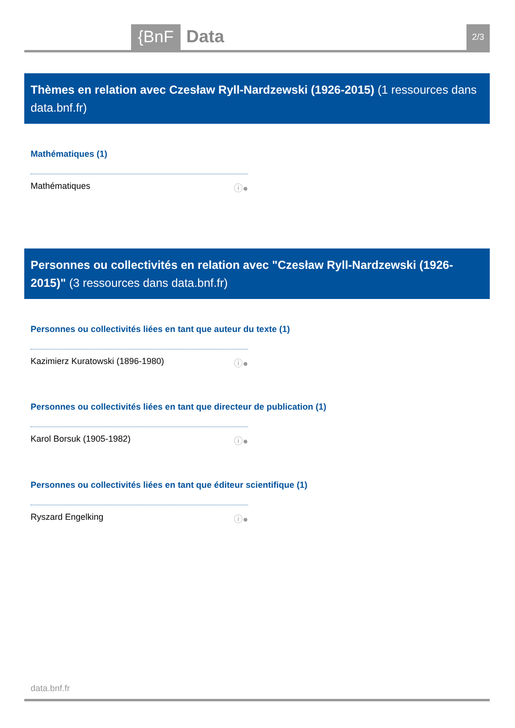{BnF Data 2/3
Thèmes en relation avec Czesław Ryll-Nardzewski (1926-2015) (1 ressources dans data.bnf.fr)
Mathématiques (1)
Mathématiques ⓘ●
Personnes ou collectivités en relation avec "Czesław Ryll-Nardzewski (1926-2015)" (3 ressources dans data.bnf.fr)
Personnes ou collectivités liées en tant que auteur du texte (1)
Kazimierz Kuratowski (1896-1980) ⓘ●
Personnes ou collectivités liées en tant que directeur de publication (1)
Karol Borsuk (1905-1982) ⓘ●
Personnes ou collectivités liées en tant que éditeur scientifique (1)
Ryszard Engelking ⓘ●
data.bnf.fr